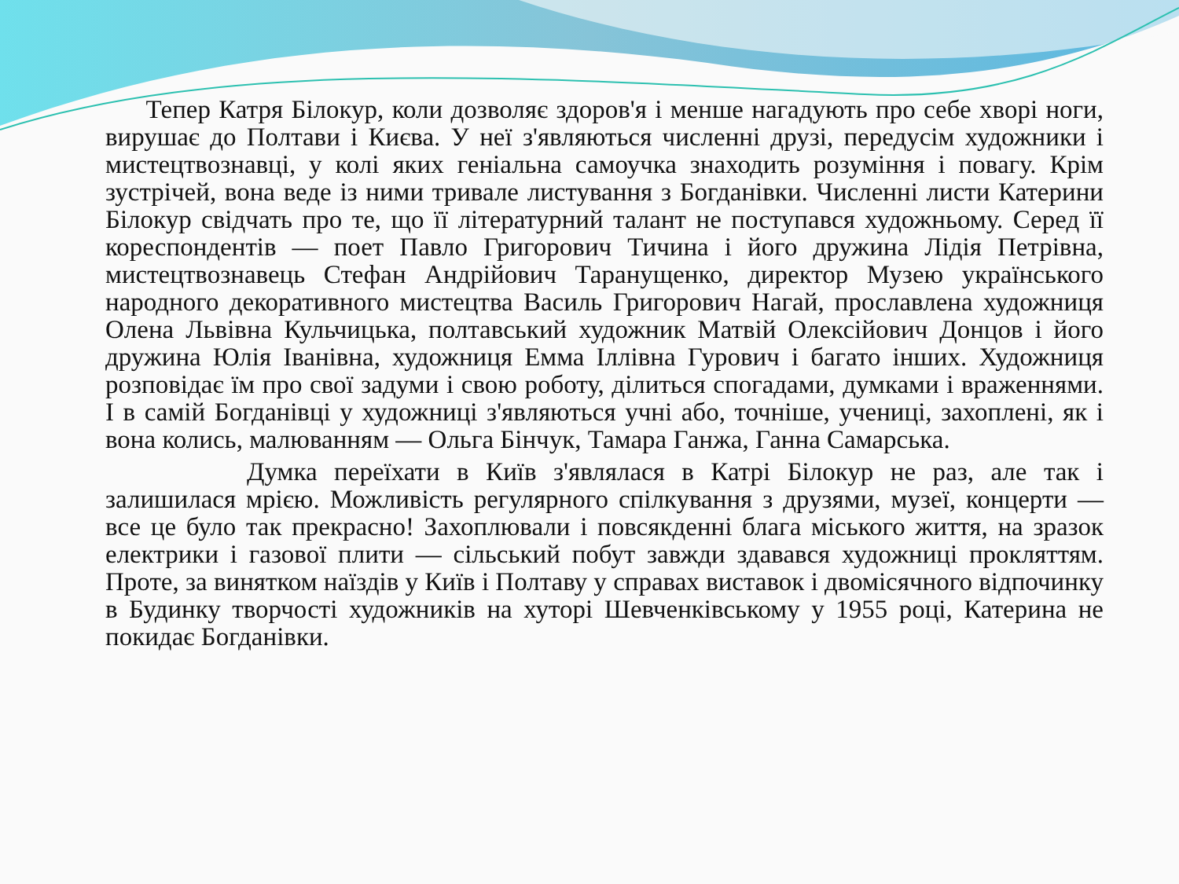Тепер Катря Білокур, коли дозволяє здоров'я і менше нагадують про себе хворі ноги, вирушає до Полтави і Києва. У неї з'являються численні друзі, передусім художники і мистецтвознавці, у колі яких геніальна самоучка знаходить розуміння і повагу. Крім зустрічей, вона веде із ними тривале листування з Богданівки. Численні листи Катерини Білокур свідчать про те, що її літературний талант не поступався художньому. Серед її кореспондентів — поет Павло Григорович Тичина і його дружина Лідія Петрівна, мистецтвознавець Стефан Андрійович Таранущенко, директор Музею українського народного декоративного мистецтва Василь Григорович Нагай, прославлена художниця Олена Львівна Кульчицька, полтавський художник Матвій Олексійович Донцов і його дружина Юлія Іванівна, художниця Емма Іллівна Гурович і багато інших. Художниця розповідає їм про свої задуми і свою роботу, ділиться спогадами, думками і враженнями. І в самій Богданівці у художниці з'являються учні або, точніше, учениці, захоплені, як і вона колись, малюванням — Ольга Бінчук, Тамара Ганжа, Ганна Самарська.
Думка переїхати в Київ з'являлася в Катрі Білокур не раз, але так і залишилася мрією. Можливість регулярного спілкування з друзями, музеї, концерти — все це було так прекрасно! Захоплювали і повсякденні блага міського життя, на зразок електрики і газової плити — сільський побут завжди здавався художниці прокляттям. Проте, за винятком наїздів у Київ і Полтаву у справах виставок і двомісячного відпочинку в Будинку творчості художників на хуторі Шевченківському у 1955 році, Катерина не покидає Богданівки.